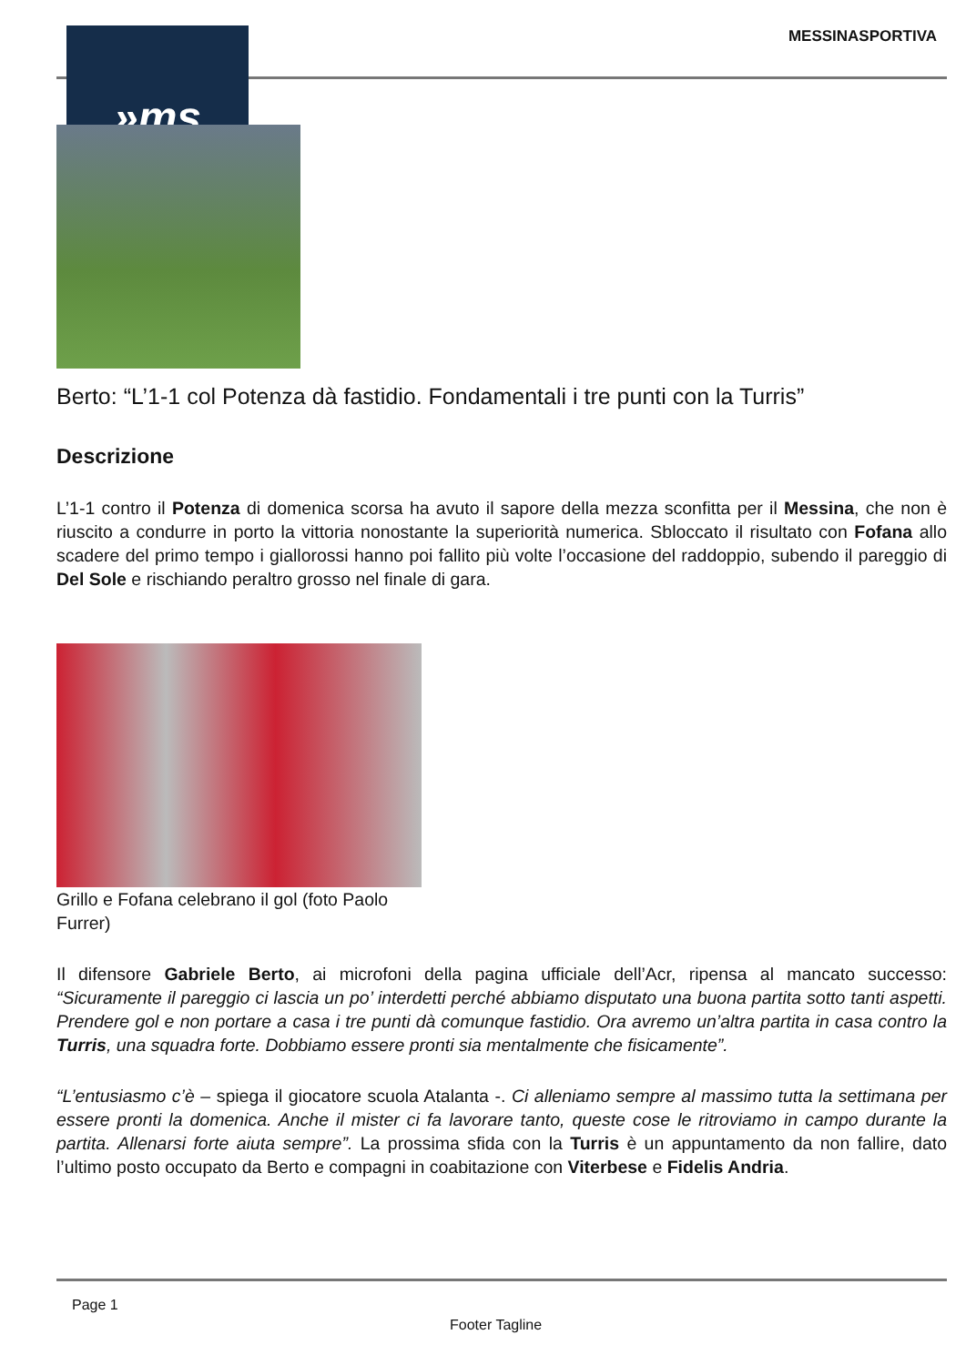»ms MESSINASPORTIVA
Berto: “L’1-1 col Potenza dà fastidio. Fondamentali i tre punti con la Turris”
Descrizione
L’1-1 contro il Potenza di domenica scorsa ha avuto il sapore della mezza sconfitta per il Messina, che non è riuscito a condurre in porto la vittoria nonostante la superiorità numerica. Sbloccato il risultato con Fofana allo scadere del primo tempo i giallorossi hanno poi fallito più volte l’occasione del raddoppio, subendo il pareggio di Del Sole e rischiando peraltro grosso nel finale di gara.
Grillo e Fofana celebrano il gol (foto Paolo Furrer)
Il difensore Gabriele Berto, ai microfoni della pagina ufficiale dell’Acr, ripensa al mancato successo: “Sicuramente il pareggio ci lascia un po’ interdetti perché abbiamo disputato una buona partita sotto tanti aspetti. Prendere gol e non portare a casa i tre punti dà comunque fastidio. Ora avremo un’altra partita in casa contro la Turris, una squadra forte. Dobbiamo essere pronti sia mentalmente che fisicamente”.
“L’entusiasmo c’è – spiega il giocatore scuola Atalanta -. Ci alleniamo sempre al massimo tutta la settimana per essere pronti la domenica. Anche il mister ci fa lavorare tanto, queste cose le ritroviamo in campo durante la partita. Allenarsi forte aiuta sempre”. La prossima sfida con la Turris è un appuntamento da non fallire, dato l’ultimo posto occupato da Berto e compagni in coabitazione con Viterbese e Fidelis Andria.
Page 1
Footer Tagline